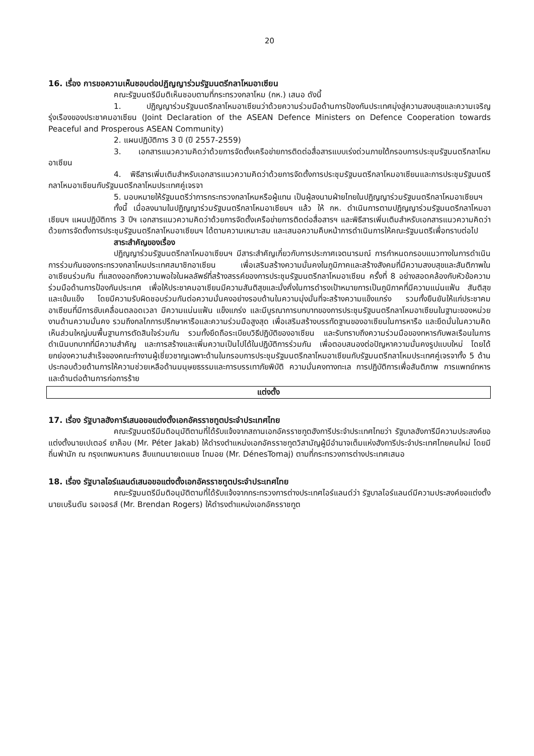20
16. เรื่อง การขอความเห็นชอบต่อปฏิญญาร่วมรัฐมนตรีกลาโหมอาเซียน
คณะรัฐมนตรีมีมติเห็นชอบตามที่กระทรวงกลาโหม (กห.) เสนอ ดังนี้
1. ปฏิญญาร่วมรัฐมนตรีกลาโหมอาเซียนว่าด้วยความร่วมมือด้านการป้องกันประเทศมุ่งสู่ความสงบสุขและความเจริญรุ่งเรืองของประชาคมอาเซียน (Joint Declaration of the ASEAN Defence Ministers on Defence Cooperation towards Peaceful and Prosperous ASEAN Community)
2. แผนปฏิบัติการ 3 ปี (ปี 2557-2559)
3. เอกสารแนวความคิดว่าด้วยการจัดตั้งเครือข่ายการติดต่อสื่อสารแบบเร่งด่วนภายใต้กรอบการประชุมรัฐมนตรีกลาโหมอาเซียน
4. พิธีสารเพิ่มเติมสำหรับเอกสารแนวความคิดว่าด้วยการจัดตั้งการประชุมรัฐมนตรีกลาโหมอาเซียนและการประชุมรัฐมนตรีกลาโหมอาเซียนกับรัฐมนตรีกลาโหมประเทศคู่เจรจา
5. มอบหมายให้รัฐมนตรีว่าการกระทรวงกลาโหมหรือผู้แทน เป็นผู้ลงนามฝ่ายไทยในปฏิญญาร่วมรัฐมนตรีกลาโหมอาเซียนฯ
ทั้งนี้ เมื่อลงนามในปฏิญญาร่วมรัฐมนตรีกลาโหมอาเซียนฯ แล้ว ให้ กห. ดำเนินการตามปฏิญญาร่วมรัฐมนตรีกลาโหมอาเซียนฯ แผนปฏิบัติการ 3 ปีฯ เอกสารแนวความคิดว่าด้วยการจัดตั้งเครือข่ายการติดต่อสื่อสารฯ และพิธีสารเพิ่มเติมสำหรับเอกสารแนวความคิดว่าด้วยการจัดตั้งการประชุมรัฐมนตรีกลาโหมอาเซียนฯ ได้ตามความเหมาะสม และเสนอความคืบหน้าการดำเนินการให้คณะรัฐมนตรีเพื่อทราบต่อไป
สาระสำคัญของเรื่อง
ปฏิญญาร่วมรัฐมนตรีกลาโหมอาเซียนฯ มีสาระสำคัญเกี่ยวกับการประกาศเจตนารมณ์ การกำหนดกรอบแนวทางในการดำเนินการร่วมกันของกระทรวงกลาโหมประเทศสมาชิกอาเซียน เพื่อเสริมสร้างความมั่นคงในภูมิภาคและสร้างสังคมที่มีความสงบสุขและสันติภาพในอาเซียนร่วมกัน ที่แสดงออกถึงความพอใจในผลลัพธ์ที่สร้างสรรค์ของการประชุมรัฐมนตรีกลาโหมอาเซียน ครั้งที่ 8 อย่างสอดคล้องกับหัวข้อความร่วมมือด้านการป้องกันประเทศ เพื่อให้ประชาคมอาเซียนมีความสันติสุขและมั่งคั่งในการดำรงเป้าหมายการเป็นภูมิภาคที่มีความแน่นแฟ้น สันติสุข และเข้มแข็ง โดยมีความรับผิดชอบร่วมกันต่อความมั่นคงอย่างรอบด้านในความมุ่งมั่นที่จะสร้างความแข็งแกร่ง รวมทั้งยืนยันให้แก่ประชาคมอาเซียนที่มีการขับเคลื่อนตลอดเวลา มีความแน่นแฟ้น แข็งแกร่ง และมีบูรณาการบทบาทของการประชุมรัฐมนตรีกลาโหมอาเซียนในฐานะของหน่วยงานด้านความมั่นคง รวมถึงกลไกการปรึกษาหารือและความร่วมมือสูงสุด เพื่อเสริมสร้างบรรทัดฐานของอาเซียนในการหารือ และยึดมั่นในความคิดเห็นส่วนใหญ่บนพื้นฐานการตัดสินใจร่วมกัน รวมทั้งยึดถือระเบียบวิธีปฏิบัติของอาเซียน และรับทราบถึงความร่วมมือของทหารกับพลเรือนในการดำเนินบทบาทที่มีความสำคัญ และการสร้างและเพิ่มความเป็นไปได้ในปฏิบัติการร่วมกัน เพื่อตอบสนองต่อปัญหาความมั่นคงรูปแบบใหม่ โดยได้ยกย่องความสำเร็จของคณะทำงานผู้เชี่ยวชาญเฉพาะด้านในกรอบการประชุมรัฐมนตรีกลาโหมอาเซียนกับรัฐมนตรีกลาโหมประเทศคู่เจรจาทั้ง 5 ด้าน ประกอบด้วยด้านการให้ความช่วยเหลือด้านมนุษยธรรมและการบรรเทาภัยพิบัติ ความมั่นคงทางทะเล การปฏิบัติการเพื่อสันติภาพ การแพทย์ทหาร และด้านต่อต้านการก่อการร้าย
แต่งตั้ง
17. เรื่อง รัฐบาลฮังการีเสนอขอแต่งตั้งเอกอัครราชทูตประจำประเทศไทย
คณะรัฐมนตรีมีมติอนุมัติตามที่ได้รับแจ้งจากสถานเอกอัครราชทูตฮังการีประจำประเทศไทยว่า รัฐบาลฮังการีมีความประสงค์ขอแต่งตั้งนายเปเตอร์ ยาค็อบ (Mr. Péter Jakab) ให้ดำรงตำแหน่งเอกอัครราชทูตวิสามัญผู้มีอำนาจเต็มแห่งฮังการีประจำประเทศไทยคนใหม่ โดยมีถิ่นพำนัก ณ กรุงเทพมหานคร สืบแทนนายเดแนช โทมอย (Mr. DénesTomaj) ตามที่กระทรวงการต่างประเทศเสนอ
18. เรื่อง รัฐบาลไอร์แลนด์เสนอขอแต่งตั้งเอกอัครราชทูตประจำประเทศไทย
คณะรัฐมนตรีมีมติอนุมัติตามที่ได้รับแจ้งจากกระทรวงการต่างประเทศไอร์แลนด์ว่า รัฐบาลไอร์แลนด์มีความประสงค์ขอแต่งตั้ง นายเบร็นดัน รอเจอรส์ (Mr. Brendan Rogers) ให้ดำรงตำแหน่งเอกอัครราชทูต